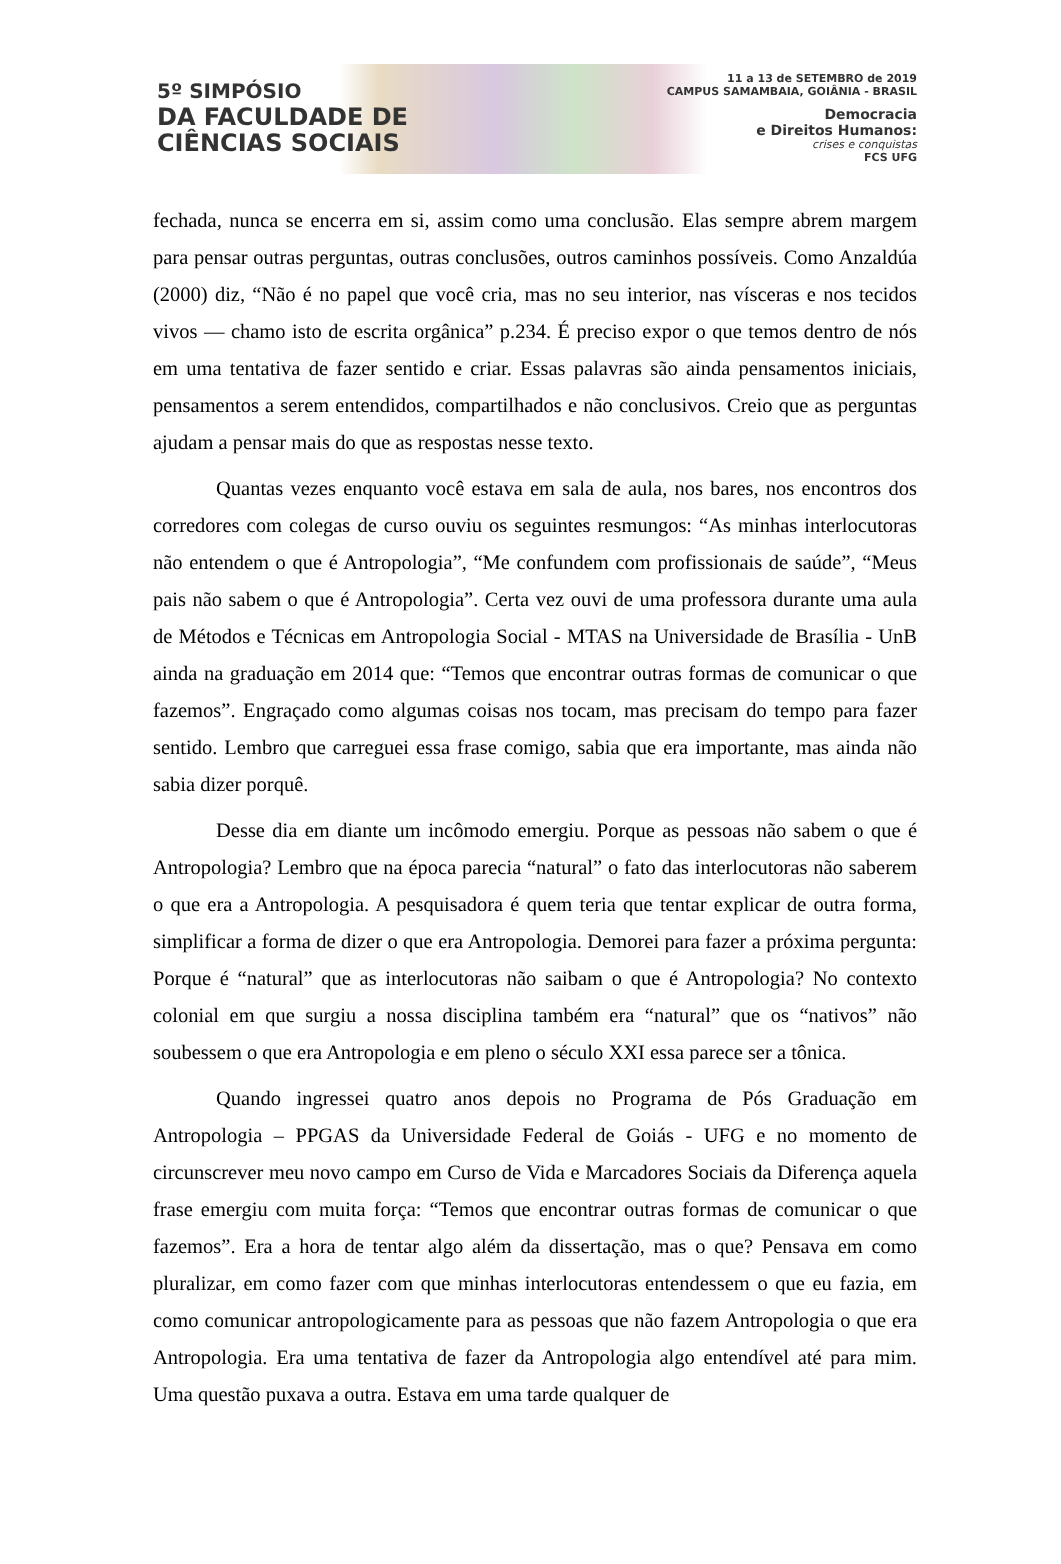5º SIMPÓSIO
DA FACULDADE DE
CIÊNCIAS SOCIAIS
11 a 13 de SETEMBRO de 2019
CAMPUS SAMAMBAIA, GOIÂNIA - BRASIL
Democracia
e Direitos Humanos:
crises e conquistas
FCS UFG
fechada, nunca se encerra em si, assim como uma conclusão. Elas sempre abrem margem para pensar outras perguntas, outras conclusões, outros caminhos possíveis. Como Anzaldúa (2000) diz, “Não é no papel que você cria, mas no seu interior, nas vísceras e nos tecidos vivos — chamo isto de escrita orgânica” p.234. É preciso expor o que temos dentro de nós em uma tentativa de fazer sentido e criar. Essas palavras são ainda pensamentos iniciais, pensamentos a serem entendidos, compartilhados e não conclusivos. Creio que as perguntas ajudam a pensar mais do que as respostas nesse texto.
Quantas vezes enquanto você estava em sala de aula, nos bares, nos encontros dos corredores com colegas de curso ouviu os seguintes resmungos: “As minhas interlocutoras não entendem o que é Antropologia”, “Me confundem com profissionais de saúde”, “Meus pais não sabem o que é Antropologia”. Certa vez ouvi de uma professora durante uma aula de Métodos e Técnicas em Antropologia Social - MTAS na Universidade de Brasília - UnB ainda na graduação em 2014 que: “Temos que encontrar outras formas de comunicar o que fazemos”. Engraçado como algumas coisas nos tocam, mas precisam do tempo para fazer sentido. Lembro que carreguei essa frase comigo, sabia que era importante, mas ainda não sabia dizer porquê.
Desse dia em diante um incômodo emergiu. Porque as pessoas não sabem o que é Antropologia? Lembro que na época parecia “natural” o fato das interlocutoras não saberem o que era a Antropologia. A pesquisadora é quem teria que tentar explicar de outra forma, simplificar a forma de dizer o que era Antropologia. Demorei para fazer a próxima pergunta: Porque é “natural” que as interlocutoras não saibam o que é Antropologia? No contexto colonial em que surgiu a nossa disciplina também era “natural” que os “nativos” não soubessem o que era Antropologia e em pleno o século XXI essa parece ser a tônica.
Quando ingressei quatro anos depois no Programa de Pós Graduação em Antropologia – PPGAS da Universidade Federal de Goiás - UFG e no momento de circunscrever meu novo campo em Curso de Vida e Marcadores Sociais da Diferença aquela frase emergiu com muita força: “Temos que encontrar outras formas de comunicar o que fazemos”. Era a hora de tentar algo além da dissertação, mas o que? Pensava em como pluralizar, em como fazer com que minhas interlocutoras entendessem o que eu fazia, em como comunicar antropologicamente para as pessoas que não fazem Antropologia o que era Antropologia. Era uma tentativa de fazer da Antropologia algo entendível até para mim. Uma questão puxava a outra. Estava em uma tarde qualquer de